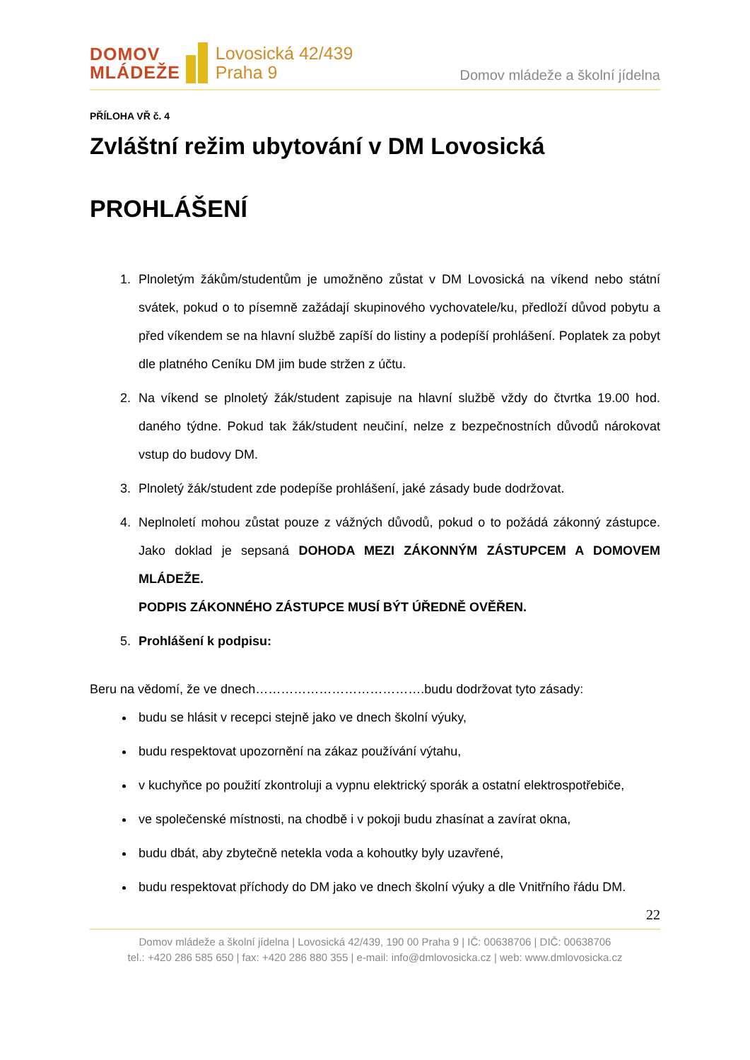DOMOV
MLÁDEŽE
Lovosická 42/439
Praha 9
Domov mládeže a školní jídelna
PŘÍLOHA VŘ č. 4
Zvláštní režim ubytování v DM Lovosická
PROHLÁŠENÍ
1. Plnoletým žákům/studentům je umožněno zůstat v DM Lovosická na víkend nebo státní svátek, pokud o to písemně zažádají skupinového vychovatele/ku, předloží důvod pobytu a před víkendem se na hlavní službě zapíší do listiny a podepíší prohlášení. Poplatek za pobyt dle platného Ceníku DM jim bude stržen z účtu.
2. Na víkend se plnoletý žák/student zapisuje na hlavní službě vždy do čtvrtka 19.00 hod. daného týdne. Pokud tak žák/student neučiní, nelze z bezpečnostních důvodů nárokovat vstup do budovy DM.
3. Plnoletý žák/student zde podepíše prohlášení, jaké zásady bude dodržovat.
4. Neplnoletí mohou zůstat pouze z vážných důvodů, pokud o to požádá zákonný zástupce. Jako doklad je sepsaná DOHODA MEZI ZÁKONNÝM ZÁSTUPCEM A DOMOVEM MLÁDEŽE.
PODPIS ZÁKONNÉHO ZÁSTUPCE MUSÍ BÝT ÚŘEDNĚ OVĚŘEN.
5. Prohlášení k podpisu:
Beru na vědomí, že ve dnech………………………………….budu dodržovat tyto zásady:
budu se hlásit v recepci stejně jako ve dnech školní výuky,
budu respektovat upozornění na zákaz používání výtahu,
v kuchyňce po použití zkontroluji a vypnu elektrický sporák a ostatní elektrospotřebiče,
ve společenské místnosti, na chodbě i v pokoji budu zhasínat a zavírat okna,
budu dbát, aby zbytečně netekla voda a kohoutky byly uzavřené,
budu respektovat příchody do DM jako ve dnech školní výuky a dle Vnitřního řádu DM.
22
Domov mládeže a školní jídelna | Lovosická 42/439, 190 00 Praha 9 | IČ: 00638706 | DIČ: 00638706
tel.: +420 286 585 650 | fax: +420 286 880 355 | e-mail: info@dmlovosicka.cz | web: www.dmlovosicka.cz